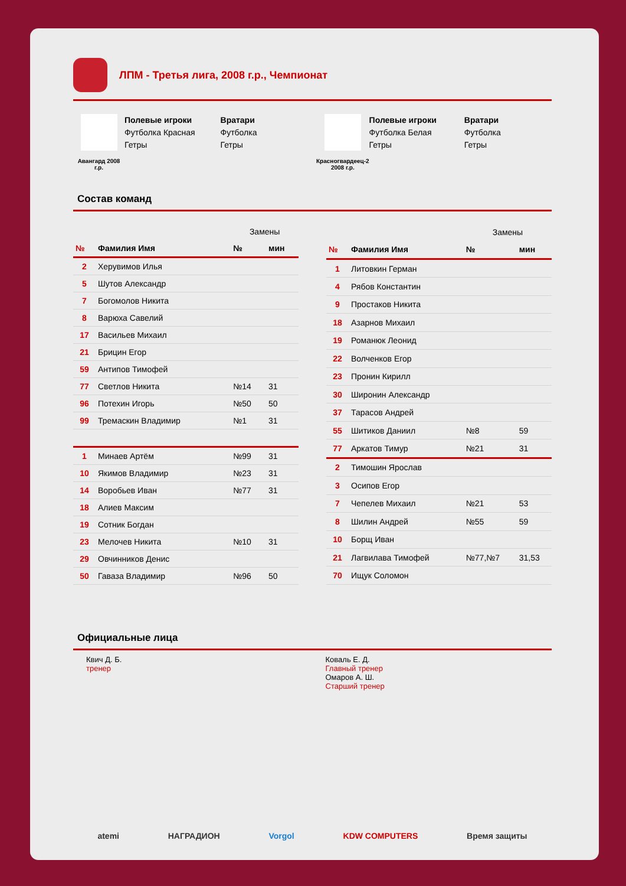ЛПМ - Третья лига, 2008 г.р., Чемпионат
Авангард 2008 г.р.
Полевые игроки
Футболка Красная
Гетры
Вратари
Футболка
Гетры
Красногвардеец-2 2008 г.р.
Полевые игроки
Футболка Белая
Гетры
Вратари
Футболка
Гетры
Состав команд
| | | Замены | |
| № | Фамилия Имя | № | мин |
| 2 | Херувимов Илья | | |
| 5 | Шутов Александр | | |
| 7 | Богомолов Никита | | |
| 8 | Варюха Савелий | | |
| 17 | Васильев Михаил | | |
| 21 | Брицин Егор | | |
| 59 | Антипов Тимофей | | |
| 77 | Светлов Никита | №14 | 31 |
| 96 | Потехин Игорь | №50 | 50 |
| 99 | Тремаскин Владимир | №1 | 31 |
| 1 | Минаев Артём | №99 | 31 |
| 10 | Якимов Владимир | №23 | 31 |
| 14 | Воробьев Иван | №77 | 31 |
| 18 | Алиев Максим | | |
| 19 | Сотник Богдан | | |
| 23 | Мелочев Никита | №10 | 31 |
| 29 | Овчинников Денис | | |
| 50 | Гаваза Владимир | №96 | 50 |
| | | Замены | |
| № | Фамилия Имя | № | мин |
| 1 | Литовкин Герман | | |
| 4 | Рябов Константин | | |
| 9 | Простаков Никита | | |
| 18 | Азарнов Михаил | | |
| 19 | Романюк Леонид | | |
| 22 | Волченков Егор | | |
| 23 | Пронин Кирилл | | |
| 30 | Широнин Александр | | |
| 37 | Тарасов Андрей | | |
| 55 | Шитиков Даниил | №8 | 59 |
| 77 | Аркатов Тимур | №21 | 31 |
| 2 | Тимошин Ярослав | | |
| 3 | Осипов Егор | | |
| 7 | Чепелев Михаил | №21 | 53 |
| 8 | Шилин Андрей | №55 | 59 |
| 10 | Борщ Иван | | |
| 21 | Лагвилава Тимофей | №77,№7 | 31,53 |
| 70 | Ищук Соломон | | |
Официальные лица
Квич Д. Б.
тренер
Коваль Е. Д.
Главный тренер
Омаров А. Ш.
Старший тренер
atemi НАГРАДИОН Vorgol KDW COMPUTERS Время защиты